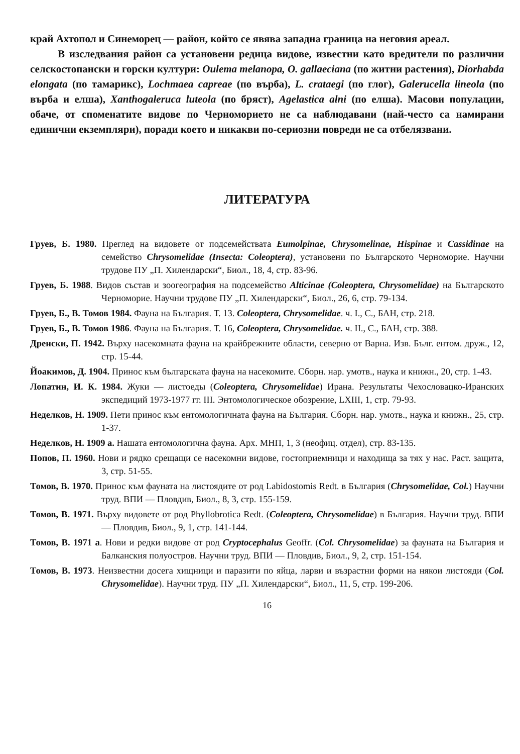край Ахтопол и Синеморец — район, който се явява западна граница на неговия ареал.
В изследвания район са установени редица видове, известни като вредители по различни селскостопански и горски култури: Oulema melanopa, O. gallaeciana (по житни растения), Diorhabda elongata (по тамарикс), Lochmaea capreae (по върба), L. crataegi (по глог), Galerucella lineola (по върба и елша), Xanthogaleruca luteola (по бряст), Agelastica alni (по елша). Масови популации, обаче, от споменатите видове по Черноморието не са наблюдавани (най-често са намирани единични екземпляри), поради което и никакви по-сериозни повреди не са отбелязвани.
ЛИТЕРАТУРА
Груев, Б. 1980. Преглед на видовете от подсемействата Eumolpinae, Chrysomelinae, Hispinae и Cassidinae на семейство Chrysomelidae (Insecta: Coleoptera), установени по Българското Черноморие. Научни трудове ПУ „П. Хилендарски“, Биол., 18, 4, стр. 83-96.
Груев, Б. 1988. Видов състав и зоогеография на подсемейство Alticinae (Coleoptera, Chrysomelidae) на Българското Черноморие. Научни трудове ПУ „П. Хилендарски“, Биол., 26, 6, стр. 79-134.
Груев, Б., В. Томов 1984. Фауна на България. Т. 13. Coleoptera, Chrysomelidae. ч. I., С., БАН, стр. 218.
Груев, Б., В. Томов 1986. Фауна на България. Т. 16, Coleoptera, Chrysomelidae. ч. II., С., БАН, стр. 388.
Дренски, П. 1942. Върху насекомната фауна на крайбрежните области, северно от Варна. Изв. Бълг. ентом. друж., 12, стр. 15-44.
Йоакимов, Д. 1904. Принос към българската фауна на насекомите. Сборн. нар. умотв., наука и книжн., 20, стр. 1-43.
Лопатин, И. К. 1984. Жуки — листоеды (Coleoptera, Chrysomelidae) Ирана. Результаты Чехословацко-Иранских экспедиций 1973-1977 гг. III. Энтомологическое обозрение, LXIII, 1, стр. 79-93.
Неделков, Н. 1909. Пети принос към ентомологичната фауна на България. Сборн. нар. умотв., наука и книжн., 25, стр. 1-37.
Неделков, Н. 1909 а. Нашата ентомологична фауна. Арх. МНП, 1, 3 (неофиц. отдел), стр. 83-135.
Попов, П. 1960. Нови и рядко срещащи се насекомни видове, гостоприемници и находища за тях у нас. Раст. защита, 3, стр. 51-55.
Томов, В. 1970. Принос към фауната на листоядите от род Labidostomis Redt. в България (Chrysomelidae, Col.) Научни труд. ВПИ — Пловдив, Биол., 8, 3, стр. 155-159.
Томов, В. 1971. Върху видовете от род Phyllobrotica Redt. (Coleoptera, Chrysomelidae) в България. Научни труд. ВПИ — Пловдив, Биол., 9, 1, стр. 141-144.
Томов, В. 1971 а. Нови и редки видове от род Cryptocephalus Geoffr. (Col. Chrysomelidae) за фауната на България и Балканския полуостров. Научни труд. ВПИ — Пловдив, Биол., 9, 2, стр. 151-154.
Томов, В. 1973. Неизвестни досега хищници и паразити по яйца, ларви и възрастни форми на някои листояди (Col. Chrysomelidae). Научни труд. ПУ „П. Хилендарски“, Биол., 11, 5, стр. 199-206.
16